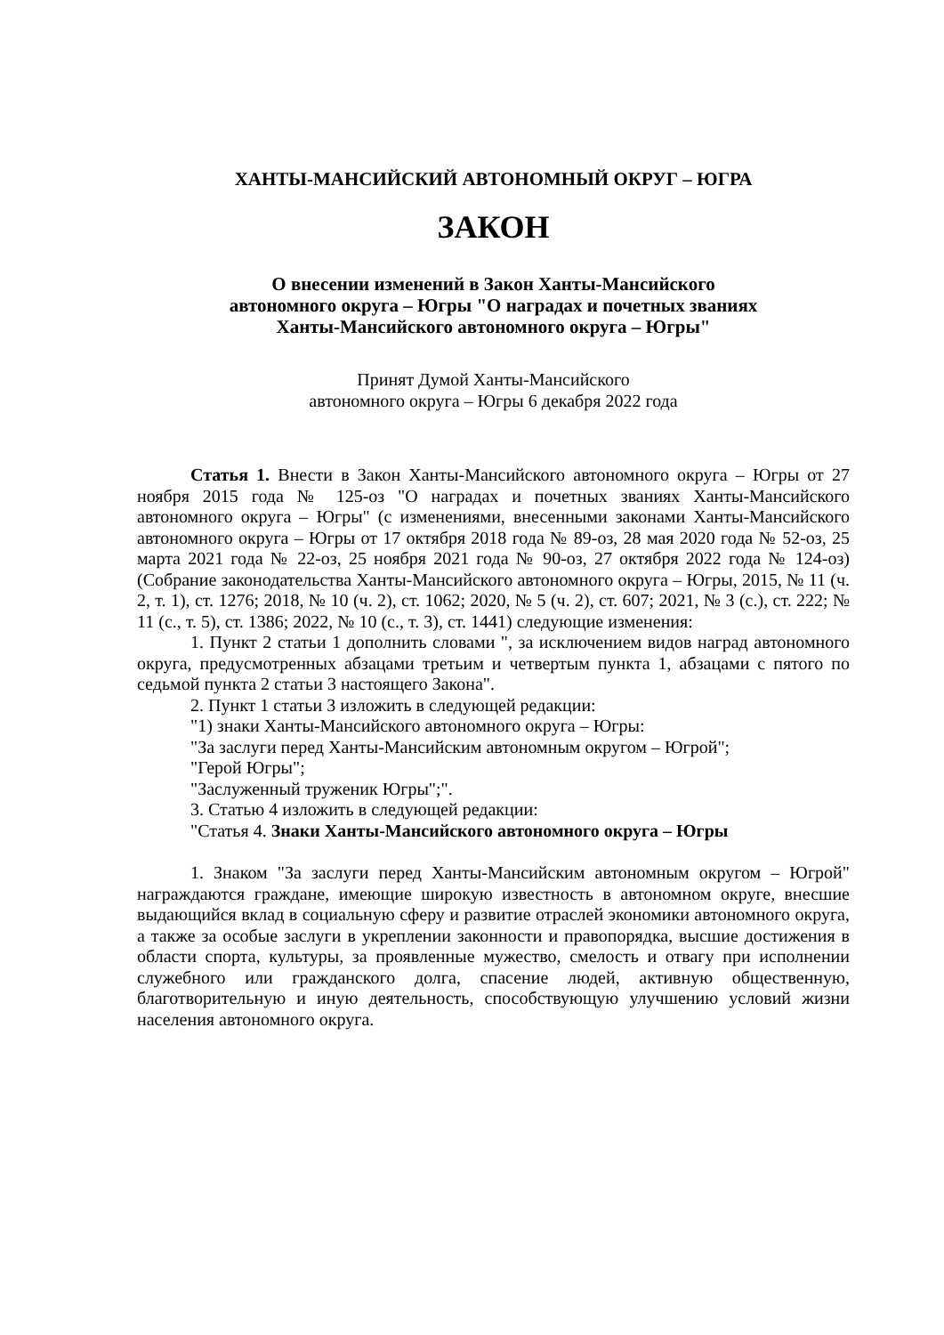ХАНТЫ-МАНСИЙСКИЙ АВТОНОМНЫЙ ОКРУГ – ЮГРА
ЗАКОН
О внесении изменений в Закон Ханты-Мансийского
автономного округа – Югры "О наградах и почетных званиях
Ханты-Мансийского автономного округа – Югры"
Принят Думой Ханты-Мансийского
автономного округа – Югры 6 декабря 2022 года
Статья 1. Внести в Закон Ханты-Мансийского автономного округа – Югры от 27 ноября 2015 года № 125-оз "О наградах и почетных званиях Ханты-Мансийского автономного округа – Югры" (с изменениями, внесенными законами Ханты-Мансийского автономного округа – Югры от 17 октября 2018 года № 89-оз, 28 мая 2020 года № 52-оз, 25 марта 2021 года № 22-оз, 25 ноября 2021 года № 90-оз, 27 октября 2022 года № 124-оз) (Собрание законодательства Ханты-Мансийского автономного округа – Югры, 2015, № 11 (ч. 2, т. 1), ст. 1276; 2018, № 10 (ч. 2), ст. 1062; 2020, № 5 (ч. 2), ст. 607; 2021, № 3 (с.), ст. 222; № 11 (с., т. 5), ст. 1386; 2022, № 10 (с., т. 3), ст. 1441) следующие изменения:
1. Пункт 2 статьи 1 дополнить словами ", за исключением видов наград автономного округа, предусмотренных абзацами третьим и четвертым пункта 1, абзацами с пятого по седьмой пункта 2 статьи 3 настоящего Закона".
2. Пункт 1 статьи 3 изложить в следующей редакции:
"1) знаки Ханты-Мансийского автономного округа – Югры:
"За заслуги перед Ханты-Мансийским автономным округом – Югрой";
"Герой Югры";
"Заслуженный труженик Югры";".
3. Статью 4 изложить в следующей редакции:
"Статья 4. Знаки Ханты-Мансийского автономного округа – Югры
1. Знаком "За заслуги перед Ханты-Мансийским автономным округом – Югрой" награждаются граждане, имеющие широкую известность в автономном округе, внесшие выдающийся вклад в социальную сферу и развитие отраслей экономики автономного округа, а также за особые заслуги в укреплении законности и правопорядка, высшие достижения в области спорта, культуры, за проявленные мужество, смелость и отвагу при исполнении служебного или гражданского долга, спасение людей, активную общественную, благотворительную и иную деятельность, способствующую улучшению условий жизни населения автономного округа.